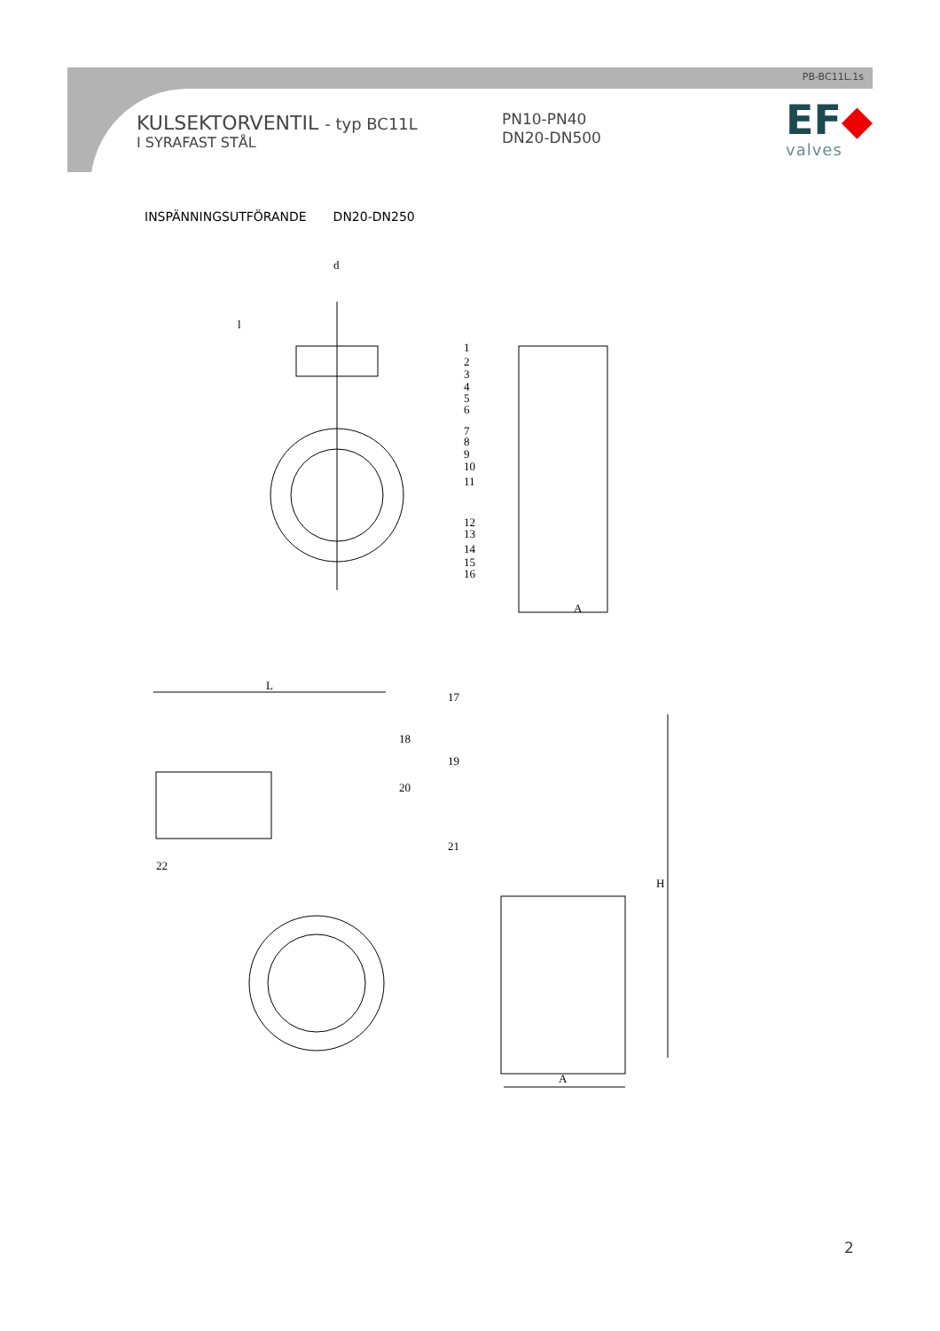PB-BC11L.1s
KULSEKTORVENTIL - typ BC11L
I SYRAFAST STÅL
PN10-PN40
DN20-DN500
EF◆
valves
INSPÄNNINGSUTFÖRANDE DN20-DN250
d
l
1
2
3
4
5
6
7
8
9
10
11
12
13
14
15
16
A
L
17
18
19
20
21
22
H
A
2